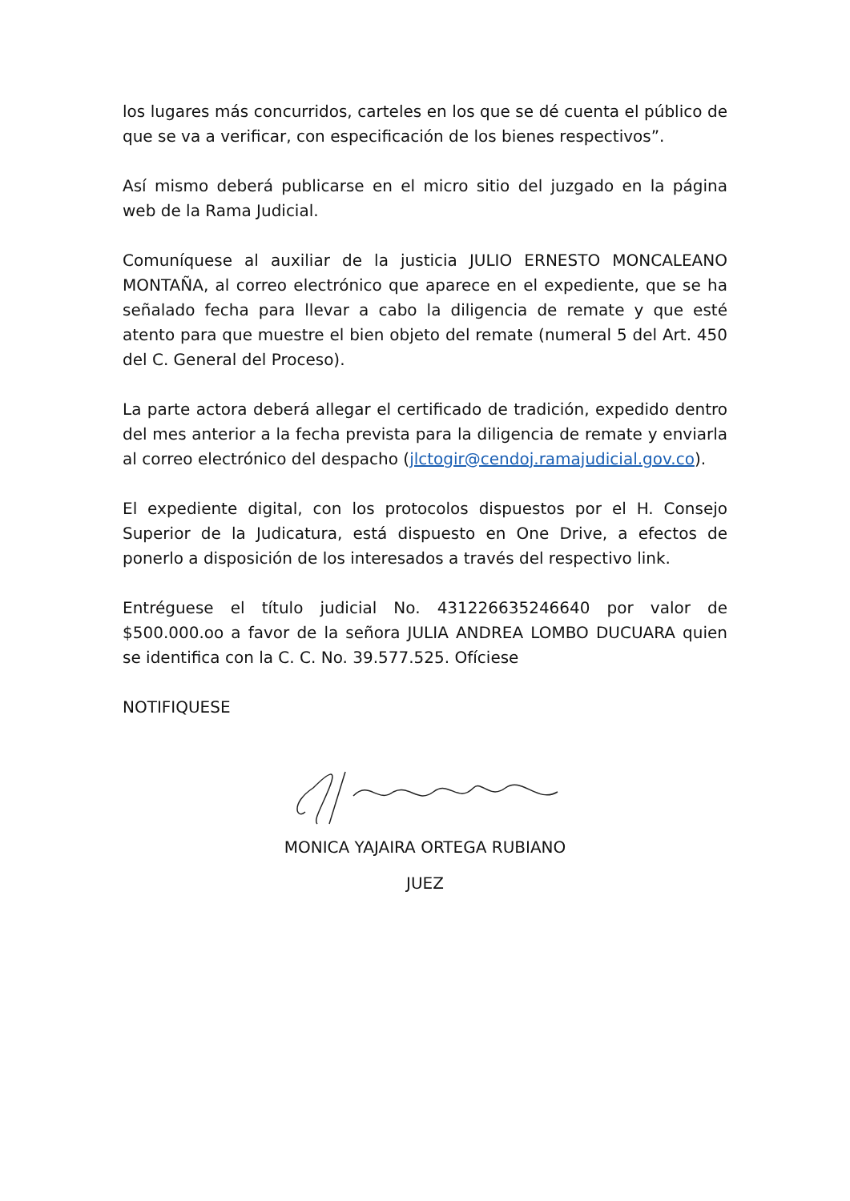los lugares más concurridos, carteles en los que se dé cuenta el público de que se va a verificar, con especificación de los bienes respectivos”.
Así mismo deberá publicarse en el micro sitio del juzgado en la página web de la Rama Judicial.
Comuníquese al auxiliar de la justicia JULIO ERNESTO MONCALEANO MONTAÑA, al correo electrónico que aparece en el expediente, que se ha señalado fecha para llevar a cabo la diligencia de remate y que esté atento para que muestre el bien objeto del remate (numeral 5 del Art. 450 del C. General del Proceso).
La parte actora deberá allegar el certificado de tradición, expedido dentro del mes anterior a la fecha prevista para la diligencia de remate y enviarla al correo electrónico del despacho (jlctogir@cendoj.ramajudicial.gov.co).
El expediente digital, con los protocolos dispuestos por el H. Consejo Superior de la Judicatura, está dispuesto en One Drive, a efectos de ponerlo a disposición de los interesados a través del respectivo link.
Entréguese el título judicial No. 431226635246640 por valor de $500.000.oo a favor de la señora JULIA ANDREA LOMBO DUCUARA quien se identifica con la C. C. No. 39.577.525. Ofíciese
NOTIFIQUESE
MONICA YAJAIRA ORTEGA RUBIANO
JUEZ